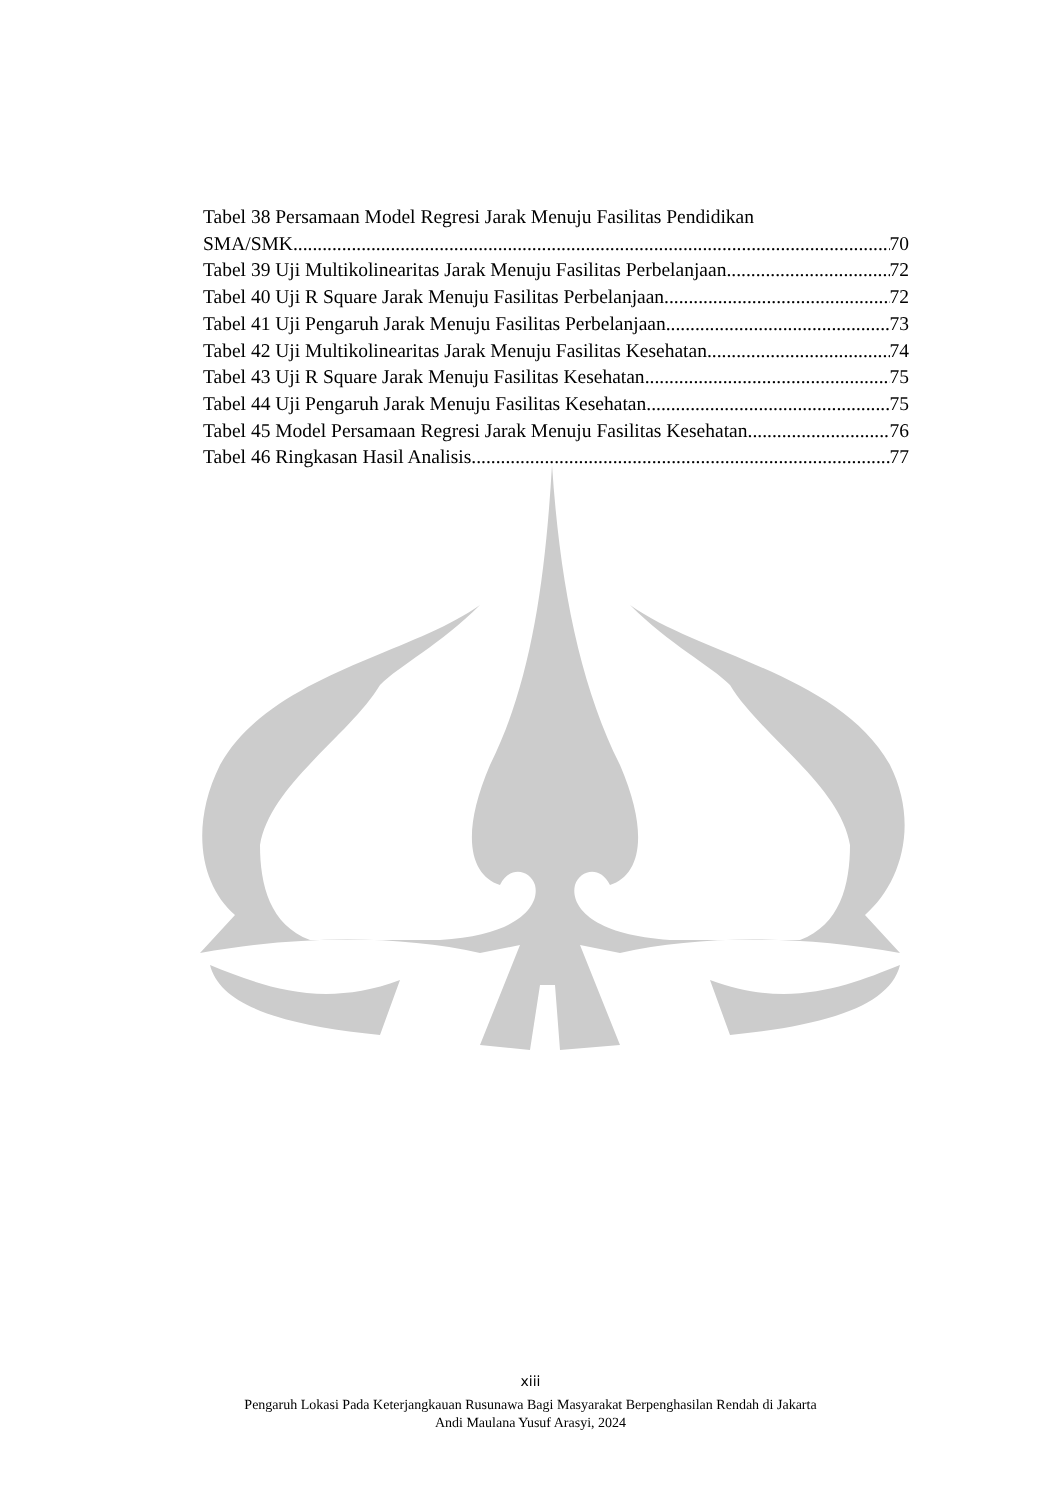Tabel 38 Persamaan Model Regresi Jarak Menuju Fasilitas Pendidikan
SMA/SMK 70
Tabel 39 Uji Multikolinearitas Jarak Menuju Fasilitas Perbelanjaan 72
Tabel 40 Uji R Square Jarak Menuju Fasilitas Perbelanjaan 72
Tabel 41 Uji Pengaruh Jarak Menuju Fasilitas Perbelanjaan 73
Tabel 42 Uji Multikolinearitas Jarak Menuju Fasilitas Kesehatan 74
Tabel 43 Uji R Square Jarak Menuju Fasilitas Kesehatan 75
Tabel 44 Uji Pengaruh Jarak Menuju Fasilitas Kesehatan 75
Tabel 45 Model Persamaan Regresi Jarak Menuju Fasilitas Kesehatan 76
Tabel 46 Ringkasan Hasil Analisis 77
xiii
Pengaruh Lokasi Pada Keterjangkauan Rusunawa Bagi Masyarakat Berpenghasilan Rendah di Jakarta
Andi Maulana Yusuf Arasyi, 2024